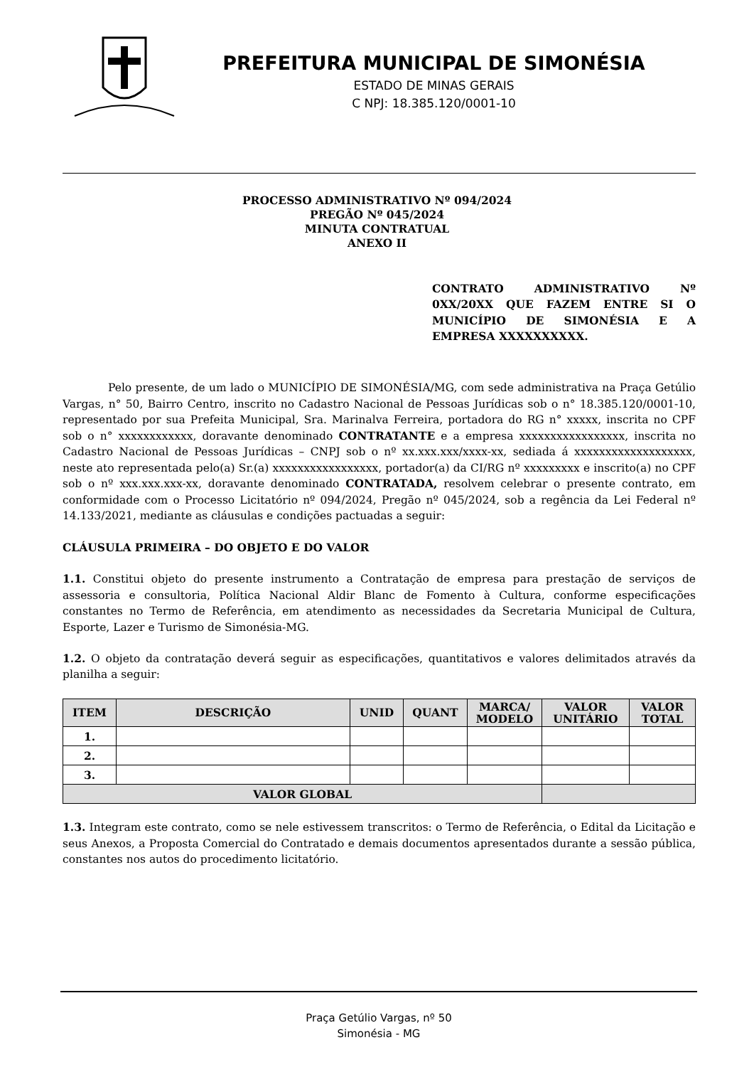PREFEITURA MUNICIPAL DE SIMONÉSIA
ESTADO DE MINAS GERAIS
C NPJ: 18.385.120/0001-10
PROCESSO ADMINISTRATIVO Nº 094/2024
PREGÃO Nº 045/2024
MINUTA CONTRATUAL
ANEXO II
CONTRATO ADMINISTRATIVO Nº 0XX/20XX QUE FAZEM ENTRE SI O MUNICÍPIO DE SIMONÉSIA E A EMPRESA XXXXXXXXXX.
Pelo presente, de um lado o MUNICÍPIO DE SIMONÉSIA/MG, com sede administrativa na Praça Getúlio Vargas, n° 50, Bairro Centro, inscrito no Cadastro Nacional de Pessoas Jurídicas sob o n° 18.385.120/0001-10, representado por sua Prefeita Municipal, Sra. Marinalva Ferreira, portadora do RG n° xxxxx, inscrita no CPF sob o n° xxxxxxxxxxxx, doravante denominado CONTRATANTE e a empresa xxxxxxxxxxxxxxxxx, inscrita no Cadastro Nacional de Pessoas Jurídicas – CNPJ sob o nº xx.xxx.xxx/xxxx-xx, sediada á xxxxxxxxxxxxxxxxxxx, neste ato representada pelo(a) Sr.(a) xxxxxxxxxxxxxxxxx, portador(a) da CI/RG nº xxxxxxxxx e inscrito(a) no CPF sob o nº xxx.xxx.xxx-xx, doravante denominado CONTRATADA, resolvem celebrar o presente contrato, em conformidade com o Processo Licitatório nº 094/2024, Pregão nº 045/2024, sob a regência da Lei Federal nº 14.133/2021, mediante as cláusulas e condições pactuadas a seguir:
CLÁUSULA PRIMEIRA – DO OBJETO E DO VALOR
1.1. Constitui objeto do presente instrumento a Contratação de empresa para prestação de serviços de assessoria e consultoria, Política Nacional Aldir Blanc de Fomento à Cultura, conforme especificações constantes no Termo de Referência, em atendimento as necessidades da Secretaria Municipal de Cultura, Esporte, Lazer e Turismo de Simonésia-MG.
1.2. O objeto da contratação deverá seguir as especificações, quantitativos e valores delimitados através da planilha a seguir:
| ITEM | DESCRIÇÃO | UNID | QUANT | MARCA/ MODELO | VALOR UNITÁRIO | VALOR TOTAL |
| --- | --- | --- | --- | --- | --- | --- |
| 1. | | | | | | |
| 2. | | | | | | |
| 3. | | | | | | |
| VALOR GLOBAL | | | | | | |
1.3. Integram este contrato, como se nele estivessem transcritos: o Termo de Referência, o Edital da Licitação e seus Anexos, a Proposta Comercial do Contratado e demais documentos apresentados durante a sessão pública, constantes nos autos do procedimento licitatório.
Praça Getúlio Vargas, nº 50
Simonésia - MG